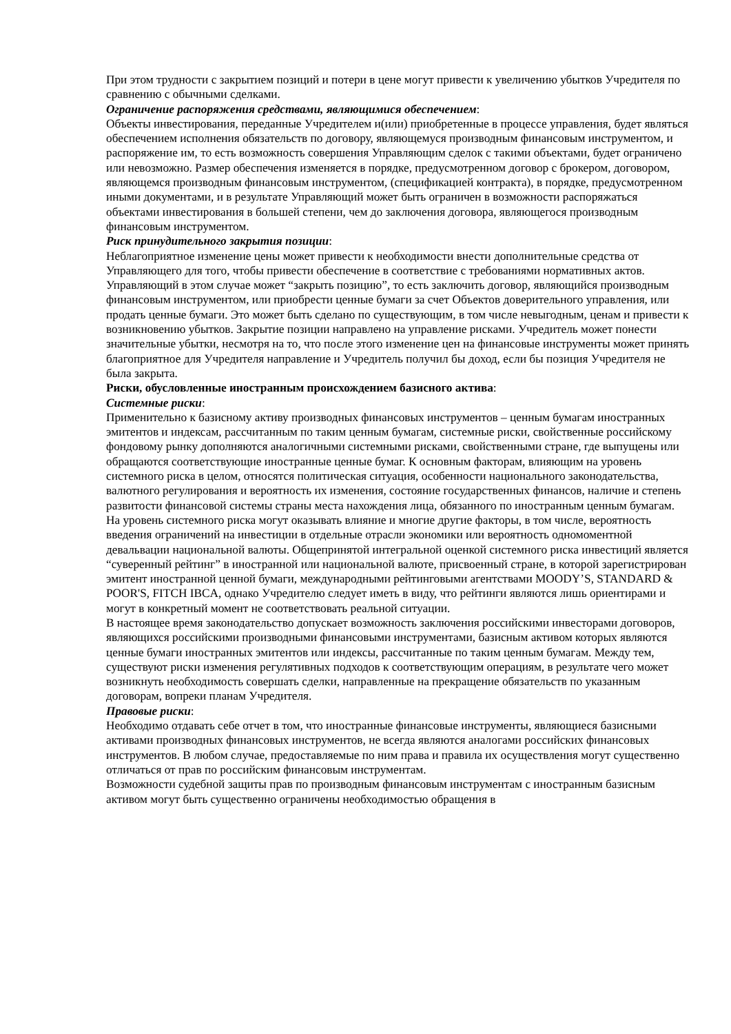При этом трудности с закрытием позиций и потери в цене могут привести к увеличению убытков Учредителя по сравнению с обычными сделками.
Ограничение распоряжения средствами, являющимися обеспечением:
Объекты инвестирования, переданные Учредителем и(или) приобретенные в процессе управления, будет являться обеспечением исполнения обязательств по договору, являющемуся производным финансовым инструментом, и распоряжение им, то есть возможность совершения Управляющим сделок с такими объектами, будет ограничено или невозможно. Размер обеспечения изменяется в порядке, предусмотренном договор с брокером, договором, являющемся производным финансовым инструментом, (спецификацией контракта), в порядке, предусмотренном иными документами, и в результате Управляющий может быть ограничен в возможности распоряжаться объектами инвестирования в большей степени, чем до заключения договора, являющегося производным финансовым инструментом.
Риск принудительного закрытия позиции:
Неблагоприятное изменение цены может привести к необходимости внести дополнительные средства от Управляющего для того, чтобы привести обеспечение в соответствие с требованиями нормативных актов. Управляющий в этом случае может “закрыть позицию”, то есть заключить договор, являющийся производным финансовым инструментом, или приобрести ценные бумаги за счет Объектов доверительного управления, или продать ценные бумаги. Это может быть сделано по существующим, в том числе невыгодным, ценам и привести к возникновению убытков. Закрытие позиции направлено на управление рисками. Учредитель может понести значительные убытки, несмотря на то, что после этого изменение цен на финансовые инструменты может принять благоприятное для Учредителя направление и Учредитель получил бы доход, если бы позиция Учредителя не была закрыта.
Риски, обусловленные иностранным происхождением базисного актива:
Системные риски:
Применительно к базисному активу производных финансовых инструментов – ценным бумагам иностранных эмитентов и индексам, рассчитанным по таким ценным бумагам, системные риски, свойственные российскому фондовому рынку дополняются аналогичными системными рисками, свойственными стране, где выпущены или обращаются соответствующие иностранные ценные бумаг. К основным факторам, влияющим на уровень системного риска в целом, относятся политическая ситуация, особенности национального законодательства, валютного регулирования и вероятность их изменения, состояние государственных финансов, наличие и степень развитости финансовой системы страны места нахождения лица, обязанного по иностранным ценным бумагам.
На уровень системного риска могут оказывать влияние и многие другие факторы, в том числе, вероятность введения ограничений на инвестиции в отдельные отрасли экономики или вероятность одномоментной девальвации национальной валюты. Общепринятой интегральной оценкой системного риска инвестиций является “суверенный рейтинг” в иностранной или национальной валюте, присвоенный стране, в которой зарегистрирован эмитент иностранной ценной бумаги, международными рейтинговыми агентствами MOODY’S, STANDARD & POOR'S, FITCH IBCA, однако Учредителю следует иметь в виду, что рейтинги являются лишь ориентирами и могут в конкретный момент не соответствовать реальной ситуации.
В настоящее время законодательство допускает возможность заключения российскими инвесторами договоров, являющихся российскими производными финансовыми инструментами, базисным активом которых являются ценные бумаги иностранных эмитентов или индексы, рассчитанные по таким ценным бумагам. Между тем, существуют риски изменения регулятивных подходов к соответствующим операциям, в результате чего может возникнуть необходимость совершать сделки, направленные на прекращение обязательств по указанным договорам, вопреки планам Учредителя.
Правовые риски:
Необходимо отдавать себе отчет в том, что иностранные финансовые инструменты, являющиеся базисными активами производных финансовых инструментов, не всегда являются аналогами российских финансовых инструментов. В любом случае, предоставляемые по ним права и правила их осуществления могут существенно отличаться от прав по российским финансовым инструментам.
Возможности судебной защиты прав по производным финансовым инструментам с иностранным базисным активом могут быть существенно ограничены необходимостью обращения в